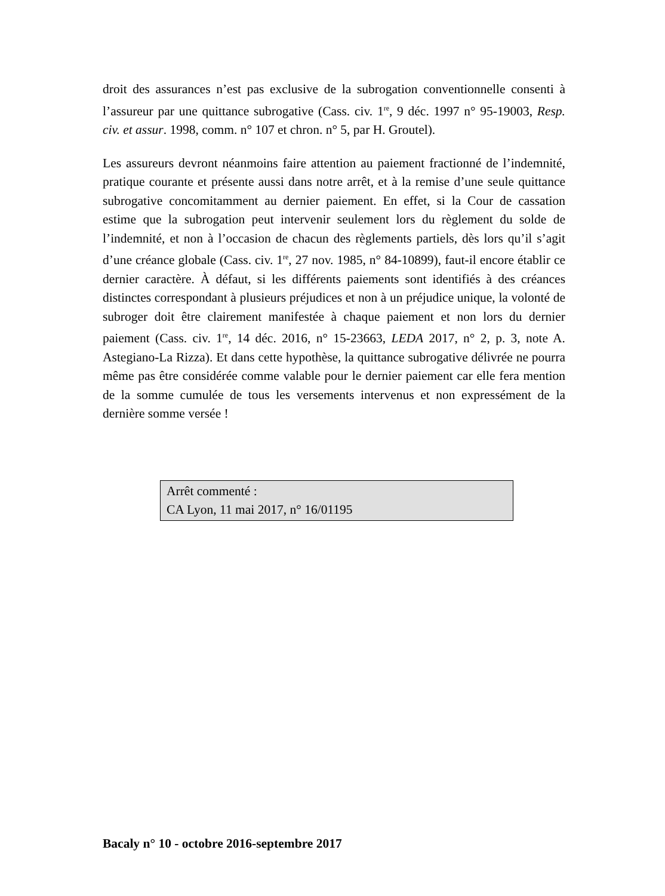droit des assurances n’est pas exclusive de la subrogation conventionnelle consenti à l’assureur par une quittance subrogative (Cass. civ. 1<sup>re</sup>, 9 déc. 1997 n° 95-19003, Resp. civ. et assur. 1998, comm. n° 107 et chron. n° 5, par H. Groutel).
Les assureurs devront néanmoins faire attention au paiement fractionné de l’indemnité, pratique courante et présente aussi dans notre arrêt, et à la remise d’une seule quittance subrogative concomitamment au dernier paiement. En effet, si la Cour de cassation estime que la subrogation peut intervenir seulement lors du règlement du solde de l’indemnité, et non à l’occasion de chacun des règlements partiels, dès lors qu’il s’agit d’une créance globale (Cass. civ. 1<sup>re</sup>, 27 nov. 1985, n° 84-10899), faut-il encore établir ce dernier caractère. À défaut, si les différents paiements sont identifiés à des créances distinctes correspondant à plusieurs préjudices et non à un préjudice unique, la volonté de subroger doit être clairement manifestée à chaque paiement et non lors du dernier paiement (Cass. civ. 1<sup>re</sup>, 14 déc. 2016, n° 15-23663, LEDA 2017, n° 2, p. 3, note A. Astegiano-La Rizza). Et dans cette hypothèse, la quittance subrogative délivrée ne pourra même pas être considérée comme valable pour le dernier paiement car elle fera mention de la somme cumulée de tous les versements intervenus et non expressément de la dernière somme versée !
Arrêt commenté :
CA Lyon, 11 mai 2017, n° 16/01195
Bacaly n° 10 - octobre 2016-septembre 2017